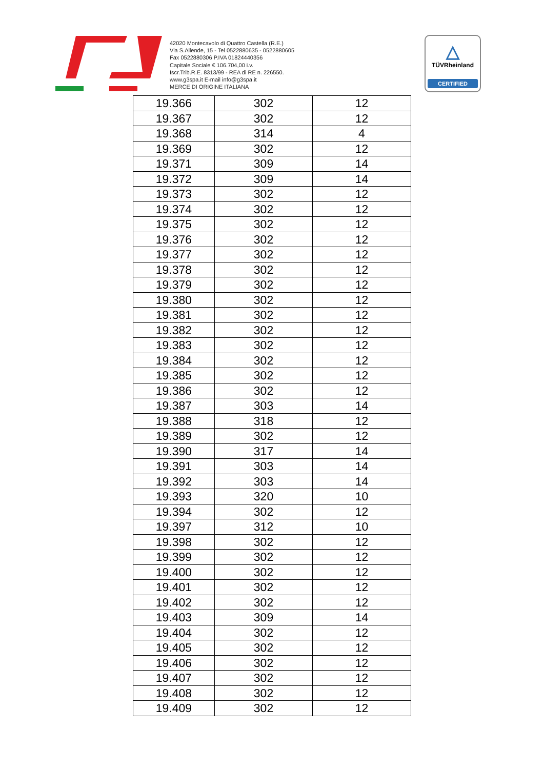42020 Montecavolo di Quattro Castella (R.E.)
Via S.Allende, 15 - Tel 0522880635 - 0522880605
Fax 0522880306 P.IVA 01824440356
Capitale Sociale € 106.704,00 i.v.
Iscr.Trib.R.E. 8313/99 - REA di RE n. 226550.
www.g3spa.it E-mail info@g3spa.it
MERCE DI ORIGINE ITALIANA
△
TÜVRheinland
CERTIFIED
| 19.366 | 302 | 12 |
| 19.367 | 302 | 12 |
| 19.368 | 314 | 4 |
| 19.369 | 302 | 12 |
| 19.371 | 309 | 14 |
| 19.372 | 309 | 14 |
| 19.373 | 302 | 12 |
| 19.374 | 302 | 12 |
| 19.375 | 302 | 12 |
| 19.376 | 302 | 12 |
| 19.377 | 302 | 12 |
| 19.378 | 302 | 12 |
| 19.379 | 302 | 12 |
| 19.380 | 302 | 12 |
| 19.381 | 302 | 12 |
| 19.382 | 302 | 12 |
| 19.383 | 302 | 12 |
| 19.384 | 302 | 12 |
| 19.385 | 302 | 12 |
| 19.386 | 302 | 12 |
| 19.387 | 303 | 14 |
| 19.388 | 318 | 12 |
| 19.389 | 302 | 12 |
| 19.390 | 317 | 14 |
| 19.391 | 303 | 14 |
| 19.392 | 303 | 14 |
| 19.393 | 320 | 10 |
| 19.394 | 302 | 12 |
| 19.397 | 312 | 10 |
| 19.398 | 302 | 12 |
| 19.399 | 302 | 12 |
| 19.400 | 302 | 12 |
| 19.401 | 302 | 12 |
| 19.402 | 302 | 12 |
| 19.403 | 309 | 14 |
| 19.404 | 302 | 12 |
| 19.405 | 302 | 12 |
| 19.406 | 302 | 12 |
| 19.407 | 302 | 12 |
| 19.408 | 302 | 12 |
| 19.409 | 302 | 12 |